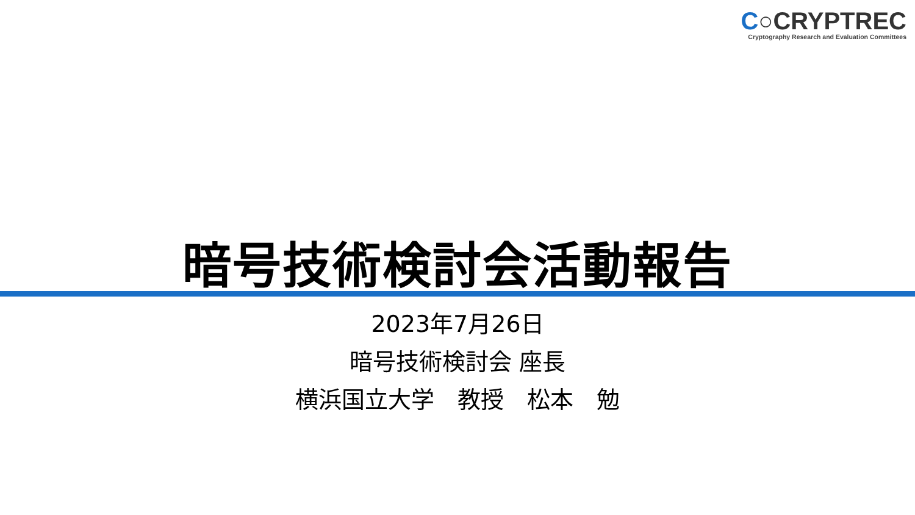C○CRYPTREC
Cryptography Research and Evaluation Committees
暗号技術検討会活動報告
2023年7月26日
暗号技術検討会 座長
横浜国立大学　教授　松本　勉